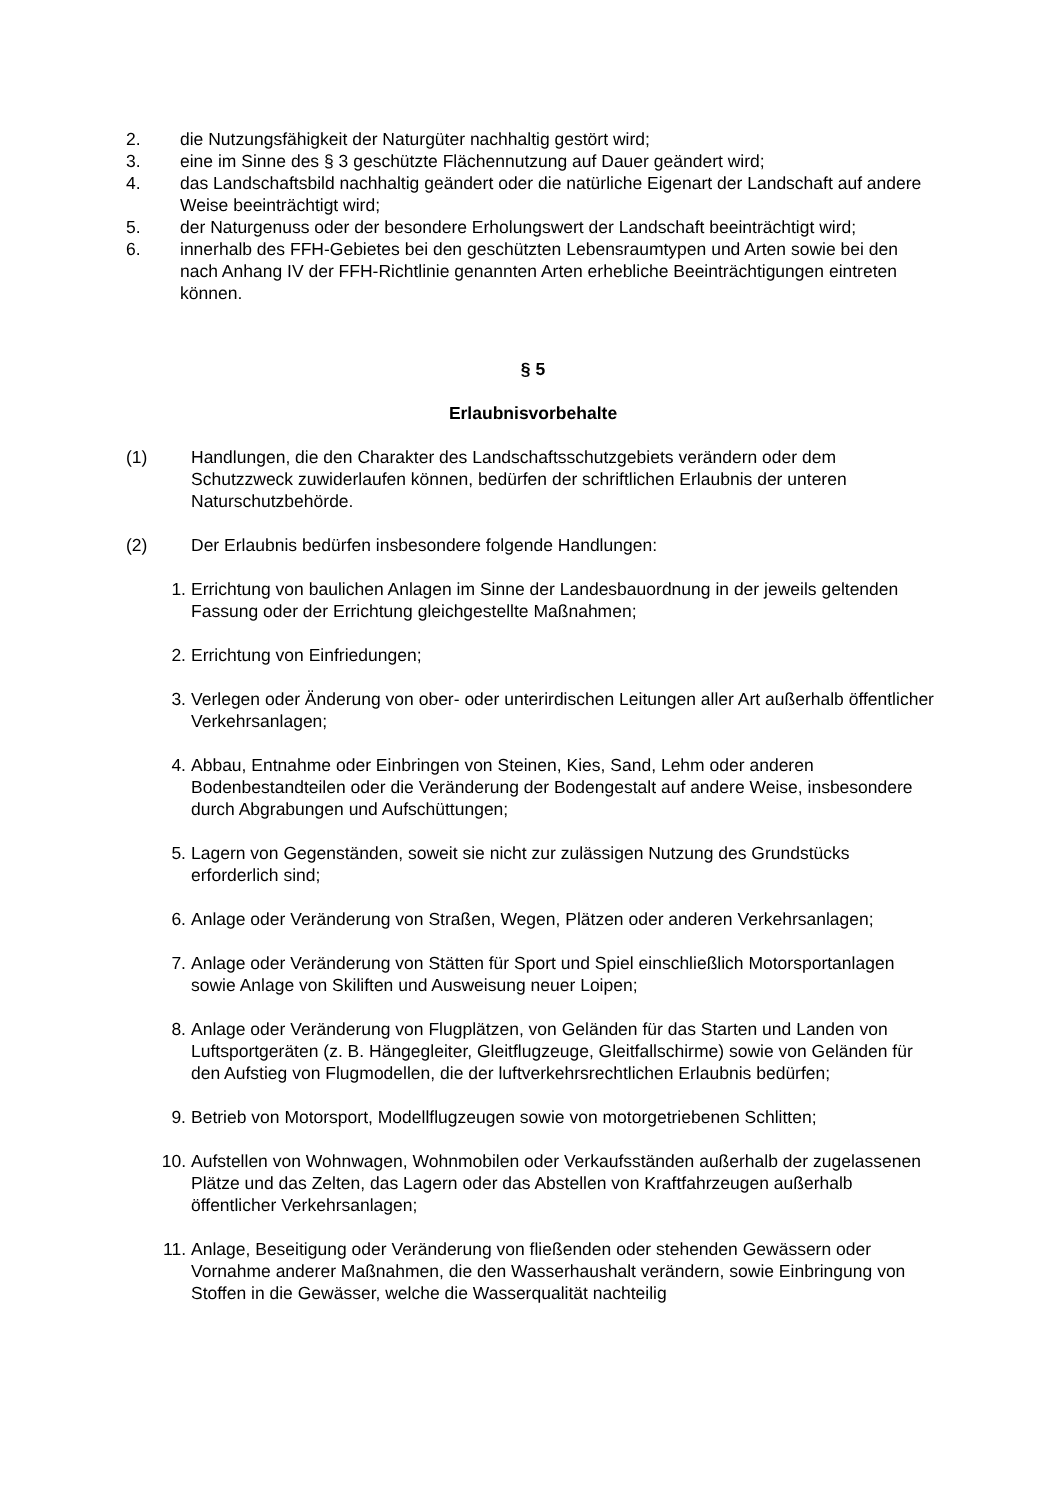2. die Nutzungsfähigkeit der Naturgüter nachhaltig gestört wird;
3. eine im Sinne des § 3 geschützte Flächennutzung auf Dauer geändert wird;
4. das Landschaftsbild nachhaltig geändert oder die natürliche Eigenart der Landschaft auf andere Weise beeinträchtigt wird;
5. der Naturgenuss oder der besondere Erholungswert der Landschaft beeinträchtigt wird;
6. innerhalb des FFH-Gebietes bei den geschützten Lebensraumtypen und Arten sowie bei den nach Anhang IV der FFH-Richtlinie genannten Arten erhebliche Beeinträchtigungen eintreten können.
§ 5
Erlaubnisvorbehalte
(1) Handlungen, die den Charakter des Landschaftsschutzgebiets verändern oder dem Schutzzweck zuwiderlaufen können, bedürfen der schriftlichen Erlaubnis der unteren Naturschutzbehörde.
(2) Der Erlaubnis bedürfen insbesondere folgende Handlungen:
1. Errichtung von baulichen Anlagen im Sinne der Landesbauordnung in der jeweils geltenden Fassung oder der Errichtung gleichgestellte Maßnahmen;
2. Errichtung von Einfriedungen;
3. Verlegen oder Änderung von ober- oder unterirdischen Leitungen aller Art außerhalb öffentlicher Verkehrsanlagen;
4. Abbau, Entnahme oder Einbringen von Steinen, Kies, Sand, Lehm oder anderen Bodenbestandteilen oder die Veränderung der Bodengestalt auf andere Weise, insbesondere durch Abgrabungen und Aufschüttungen;
5. Lagern von Gegenständen, soweit sie nicht zur zulässigen Nutzung des Grundstücks erforderlich sind;
6. Anlage oder Veränderung von Straßen, Wegen, Plätzen oder anderen Verkehrsanlagen;
7. Anlage oder Veränderung von Stätten für Sport und Spiel einschließlich Motorsportanlagen sowie Anlage von Skiliften und Ausweisung neuer Loipen;
8. Anlage oder Veränderung von Flugplätzen, von Geländen für das Starten und Landen von Luftsportgeräten (z. B. Hängegleiter, Gleitflugzeuge, Gleitfallschirme) sowie von Geländen für den Aufstieg von Flugmodellen, die der luftverkehrsrechtlichen Erlaubnis bedürfen;
9. Betrieb von Motorsport, Modellflugzeugen sowie von motorgetriebenen Schlitten;
10. Aufstellen von Wohnwagen, Wohnmobilen oder Verkaufsständen außerhalb der zugelassenen Plätze und das Zelten, das Lagern oder das Abstellen von Kraftfahrzeugen außerhalb öffentlicher Verkehrsanlagen;
11. Anlage, Beseitigung oder Veränderung von fließenden oder stehenden Gewässern oder Vornahme anderer Maßnahmen, die den Wasserhaushalt verändern, sowie Einbringung von Stoffen in die Gewässer, welche die Wasserqualität nachteilig